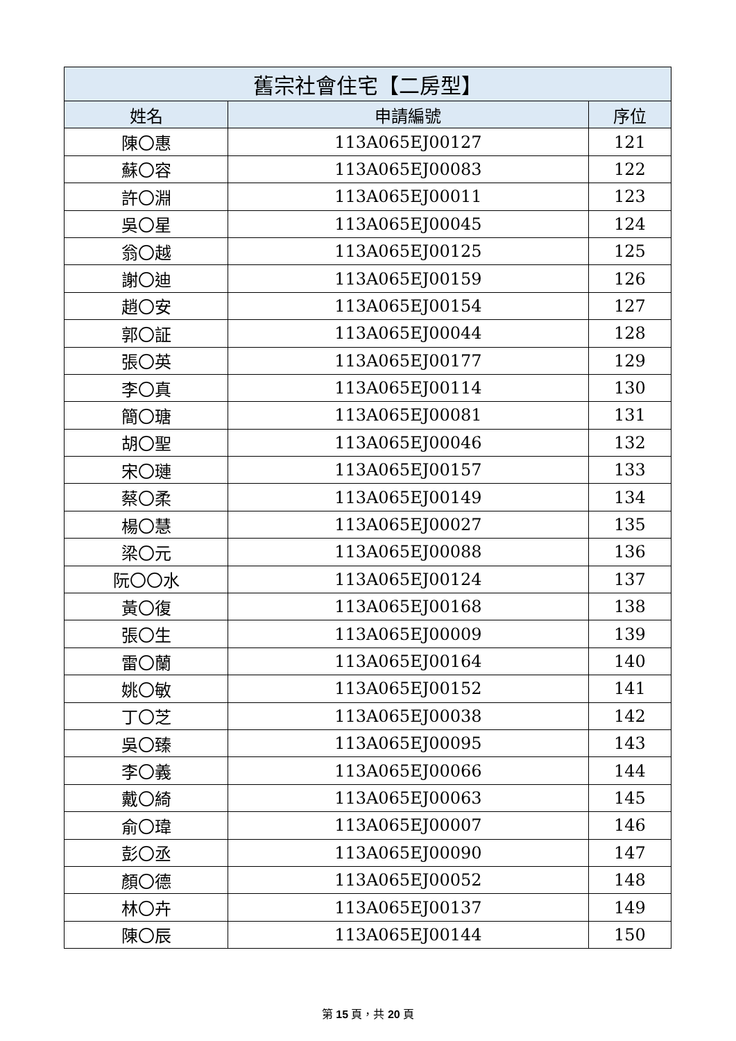| 舊宗社會住宅【二房型】 | | |
| --- | --- | --- |
| 姓名 | 申請編號 | 序位 |
| 陳〇惠 | 113A065EJ00127 | 121 |
| 蘇〇容 | 113A065EJ00083 | 122 |
| 許〇淵 | 113A065EJ00011 | 123 |
| 吳〇星 | 113A065EJ00045 | 124 |
| 翁〇越 | 113A065EJ00125 | 125 |
| 謝〇迪 | 113A065EJ00159 | 126 |
| 趙〇安 | 113A065EJ00154 | 127 |
| 郭〇証 | 113A065EJ00044 | 128 |
| 張〇英 | 113A065EJ00177 | 129 |
| 李〇真 | 113A065EJ00114 | 130 |
| 簡〇瑭 | 113A065EJ00081 | 131 |
| 胡〇聖 | 113A065EJ00046 | 132 |
| 宋〇璉 | 113A065EJ00157 | 133 |
| 蔡〇柔 | 113A065EJ00149 | 134 |
| 楊〇慧 | 113A065EJ00027 | 135 |
| 梁〇元 | 113A065EJ00088 | 136 |
| 阮〇〇水 | 113A065EJ00124 | 137 |
| 黃〇復 | 113A065EJ00168 | 138 |
| 張〇生 | 113A065EJ00009 | 139 |
| 雷〇蘭 | 113A065EJ00164 | 140 |
| 姚〇敏 | 113A065EJ00152 | 141 |
| 丁〇芝 | 113A065EJ00038 | 142 |
| 吳〇臻 | 113A065EJ00095 | 143 |
| 李〇義 | 113A065EJ00066 | 144 |
| 戴〇綺 | 113A065EJ00063 | 145 |
| 俞〇瑋 | 113A065EJ00007 | 146 |
| 彭〇丞 | 113A065EJ00090 | 147 |
| 顏〇德 | 113A065EJ00052 | 148 |
| 林〇卉 | 113A065EJ00137 | 149 |
| 陳〇辰 | 113A065EJ00144 | 150 |
第 15 頁，共 20 頁